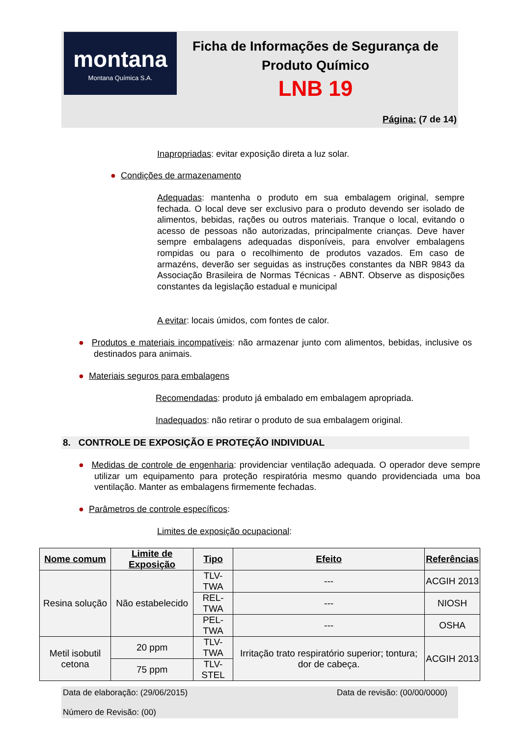montana
Montana Química S.A.
Ficha de Informações de Segurança de Produto Químico
LNB 19
Página: (7 de 14)
Inapropriadas: evitar exposição direta a luz solar.
● Condições de armazenamento
Adequadas: mantenha o produto em sua embalagem original, sempre fechada. O local deve ser exclusivo para o produto devendo ser isolado de alimentos, bebidas, rações ou outros materiais. Tranque o local, evitando o acesso de pessoas não autorizadas, principalmente crianças. Deve haver sempre embalagens adequadas disponíveis, para envolver embalagens rompidas ou para o recolhimento de produtos vazados. Em caso de armazéns, deverão ser seguidas as instruções constantes da NBR 9843 da Associação Brasileira de Normas Técnicas - ABNT. Observe as disposições constantes da legislação estadual e municipal
A evitar: locais úmidos, com fontes de calor.
● Produtos e materiais incompatíveis: não armazenar junto com alimentos, bebidas, inclusive os destinados para animais.
● Materiais seguros para embalagens
Recomendadas: produto já embalado em embalagem apropriada.
Inadequados: não retirar o produto de sua embalagem original.
8. CONTROLE DE EXPOSIÇÃO E PROTEÇÃO INDIVIDUAL
● Medidas de controle de engenharia: providenciar ventilação adequada. O operador deve sempre utilizar um equipamento para proteção respiratória mesmo quando providenciada uma boa ventilação. Manter as embalagens firmemente fechadas.
● Parâmetros de controle específicos:
Limites de exposição ocupacional:
| Nome comum | Limite de Exposição | Tipo | Efeito | Referências |
| --- | --- | --- | --- | --- |
| Resina solução | Não estabelecido | TLV-TWA | --- | ACGIH 2013 |
| | | REL-TWA | --- | NIOSH |
| | | PEL-TWA | --- | OSHA |
| Metil isobutil cetona | 20 ppm | TLV-TWA | Irritação trato respiratório superior; tontura; dor de cabeça. | ACGIH 2013 |
| | 75 ppm | TLV-STEL | | |
Data de elaboração: (29/06/2015) Data de revisão: (00/00/0000)
Número de Revisão: (00)